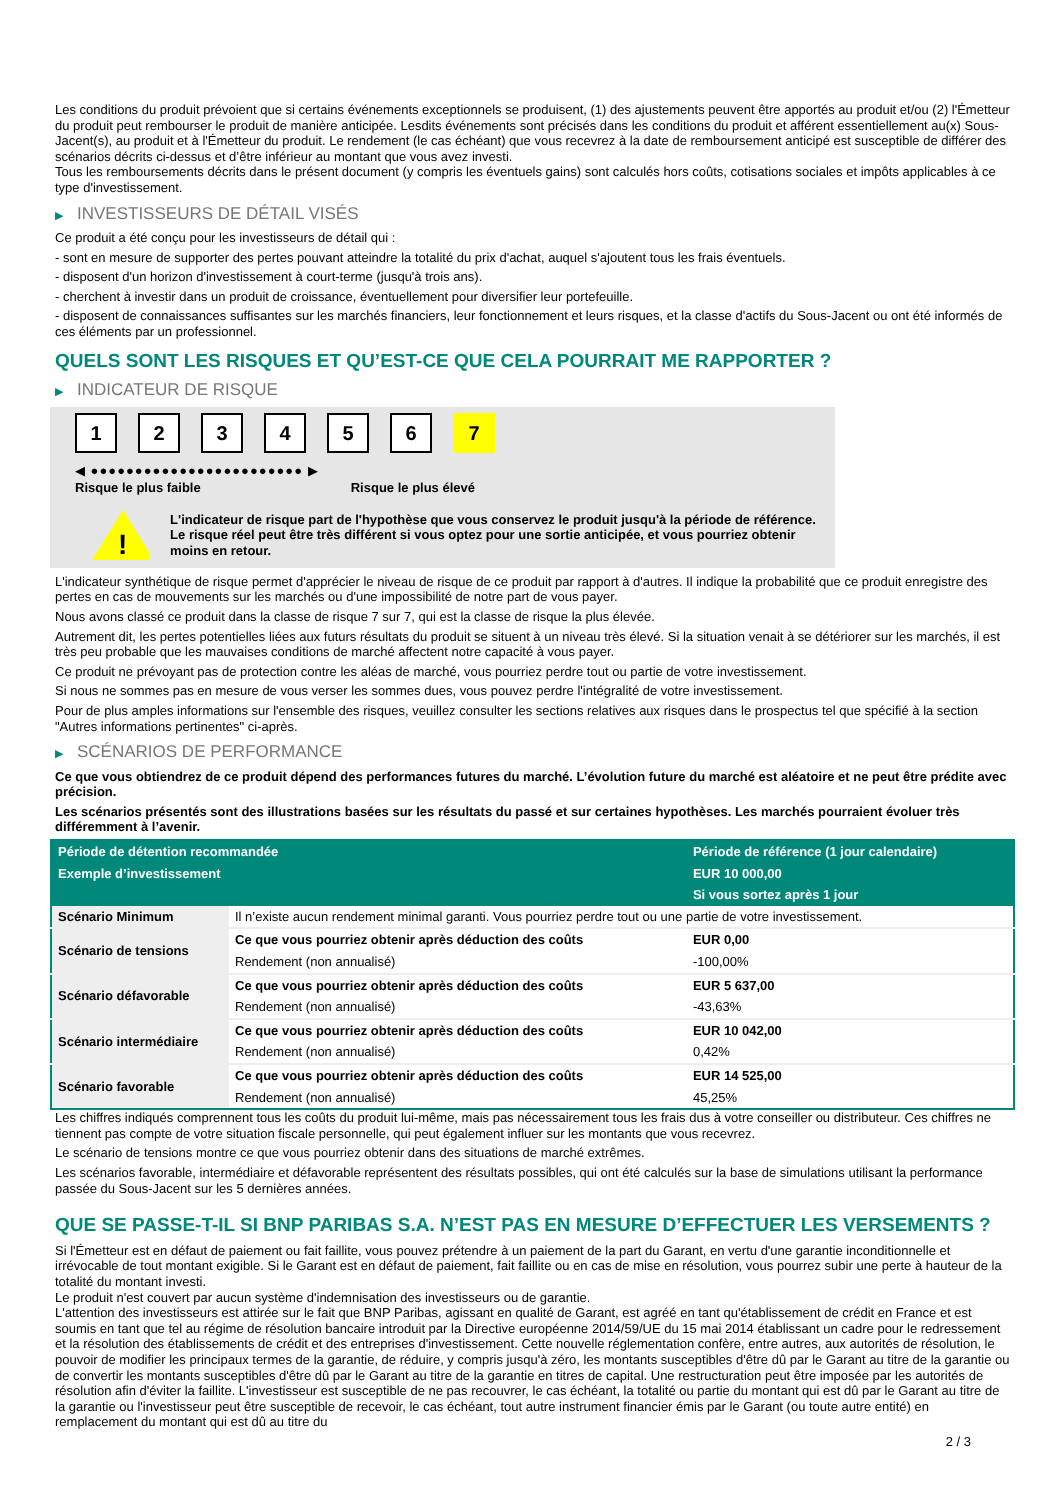Les conditions du produit prévoient que si certains événements exceptionnels se produisent, (1) des ajustements peuvent être apportés au produit et/ou (2) l'Émetteur du produit peut rembourser le produit de manière anticipée. Lesdits événements sont précisés dans les conditions du produit et afférent essentiellement au(x) Sous-Jacent(s), au produit et à l'Émetteur du produit. Le rendement (le cas échéant) que vous recevrez à la date de remboursement anticipé est susceptible de différer des scénarios décrits ci-dessus et d’être inférieur au montant que vous avez investi.
Tous les remboursements décrits dans le présent document (y compris les éventuels gains) sont calculés hors coûts, cotisations sociales et impôts applicables à ce type d'investissement.
▶ INVESTISSEURS DE DÉTAIL VISÉS
Ce produit a été conçu pour les investisseurs de détail qui :
- sont en mesure de supporter des pertes pouvant atteindre la totalité du prix d'achat, auquel s'ajoutent tous les frais éventuels.
- disposent d'un horizon d'investissement à court-terme (jusqu'à trois ans).
- cherchent à investir dans un produit de croissance, éventuellement pour diversifier leur portefeuille.
- disposent de connaissances suffisantes sur les marchés financiers, leur fonctionnement et leurs risques, et la classe d'actifs du Sous-Jacent ou ont été informés de ces éléments par un professionnel.
QUELS SONT LES RISQUES ET QU’EST-CE QUE CELA POURRAIT ME RAPPORTER ?
▶ INDICATEUR DE RISQUE
1 2 3 4 5 6 7
◀ ●●●●●●●●●●●●●●●●●●●●●●●● ▶
Risque le plus faible Risque le plus élevé
!
L'indicateur de risque part de l'hypothèse que vous conservez le produit jusqu'à la période de référence.
Le risque réel peut être très différent si vous optez pour une sortie anticipée, et vous pourriez obtenir moins en retour.
L'indicateur synthétique de risque permet d'apprécier le niveau de risque de ce produit par rapport à d'autres. Il indique la probabilité que ce produit enregistre des pertes en cas de mouvements sur les marchés ou d'une impossibilité de notre part de vous payer.
Nous avons classé ce produit dans la classe de risque 7 sur 7, qui est la classe de risque la plus élevée.
Autrement dit, les pertes potentielles liées aux futurs résultats du produit se situent à un niveau très élevé. Si la situation venait à se détériorer sur les marchés, il est très peu probable que les mauvaises conditions de marché affectent notre capacité à vous payer.
Ce produit ne prévoyant pas de protection contre les aléas de marché, vous pourriez perdre tout ou partie de votre investissement.
Si nous ne sommes pas en mesure de vous verser les sommes dues, vous pouvez perdre l'intégralité de votre investissement.
Pour de plus amples informations sur l'ensemble des risques, veuillez consulter les sections relatives aux risques dans le prospectus tel que spécifié à la section "Autres informations pertinentes" ci-après.
▶ SCÉNARIOS DE PERFORMANCE
Ce que vous obtiendrez de ce produit dépend des performances futures du marché. L’évolution future du marché est aléatoire et ne peut être prédite avec précision.
Les scénarios présentés sont des illustrations basées sur les résultats du passé et sur certaines hypothèses. Les marchés pourraient évoluer très différemment à l’avenir.
| Période de détention recommandée | | Période de référence (1 jour calendaire) |
| --- | --- | --- |
| Exemple d’investissement | | EUR 10 000,00 |
| | | Si vous sortez après 1 jour |
| Scénario Minimum | Il n’existe aucun rendement minimal garanti. Vous pourriez perdre tout ou une partie de votre investissement. | |
| Scénario de tensions | Ce que vous pourriez obtenir après déduction des coûts | EUR 0,00 |
| | Rendement (non annualisé) | -100,00% |
| Scénario défavorable | Ce que vous pourriez obtenir après déduction des coûts | EUR 5 637,00 |
| | Rendement (non annualisé) | -43,63% |
| Scénario intermédiaire | Ce que vous pourriez obtenir après déduction des coûts | EUR 10 042,00 |
| | Rendement (non annualisé) | 0,42% |
| Scénario favorable | Ce que vous pourriez obtenir après déduction des coûts | EUR 14 525,00 |
| | Rendement (non annualisé) | 45,25% |
Les chiffres indiqués comprennent tous les coûts du produit lui-même, mais pas nécessairement tous les frais dus à votre conseiller ou distributeur. Ces chiffres ne tiennent pas compte de votre situation fiscale personnelle, qui peut également influer sur les montants que vous recevrez.
Le scénario de tensions montre ce que vous pourriez obtenir dans des situations de marché extrêmes.
Les scénarios favorable, intermédiaire et défavorable représentent des résultats possibles, qui ont été calculés sur la base de simulations utilisant la performance passée du Sous-Jacent sur les 5 dernières années.
QUE SE PASSE-T-IL SI BNP PARIBAS S.A. N’EST PAS EN MESURE D’EFFECTUER LES VERSEMENTS ?
Si l'Émetteur est en défaut de paiement ou fait faillite, vous pouvez prétendre à un paiement de la part du Garant, en vertu d'une garantie inconditionnelle et irrévocable de tout montant exigible. Si le Garant est en défaut de paiement, fait faillite ou en cas de mise en résolution, vous pourrez subir une perte à hauteur de la totalité du montant investi.
Le produit n'est couvert par aucun système d'indemnisation des investisseurs ou de garantie.
L'attention des investisseurs est attirée sur le fait que BNP Paribas, agissant en qualité de Garant, est agréé en tant qu'établissement de crédit en France et est soumis en tant que tel au régime de résolution bancaire introduit par la Directive européenne 2014/59/UE du 15 mai 2014 établissant un cadre pour le redressement et la résolution des établissements de crédit et des entreprises d'investissement. Cette nouvelle réglementation confère, entre autres, aux autorités de résolution, le pouvoir de modifier les principaux termes de la garantie, de réduire, y compris jusqu'à zéro, les montants susceptibles d'être dû par le Garant au titre de la garantie ou de convertir les montants susceptibles d'être dû par le Garant au titre de la garantie en titres de capital. Une restructuration peut être imposée par les autorités de résolution afin d'éviter la faillite. L'investisseur est susceptible de ne pas recouvrer, le cas échéant, la totalité ou partie du montant qui est dû par le Garant au titre de la garantie ou l'investisseur peut être susceptible de recevoir, le cas échéant, tout autre instrument financier émis par le Garant (ou toute autre entité) en remplacement du montant qui est dû au titre du
2 / 3